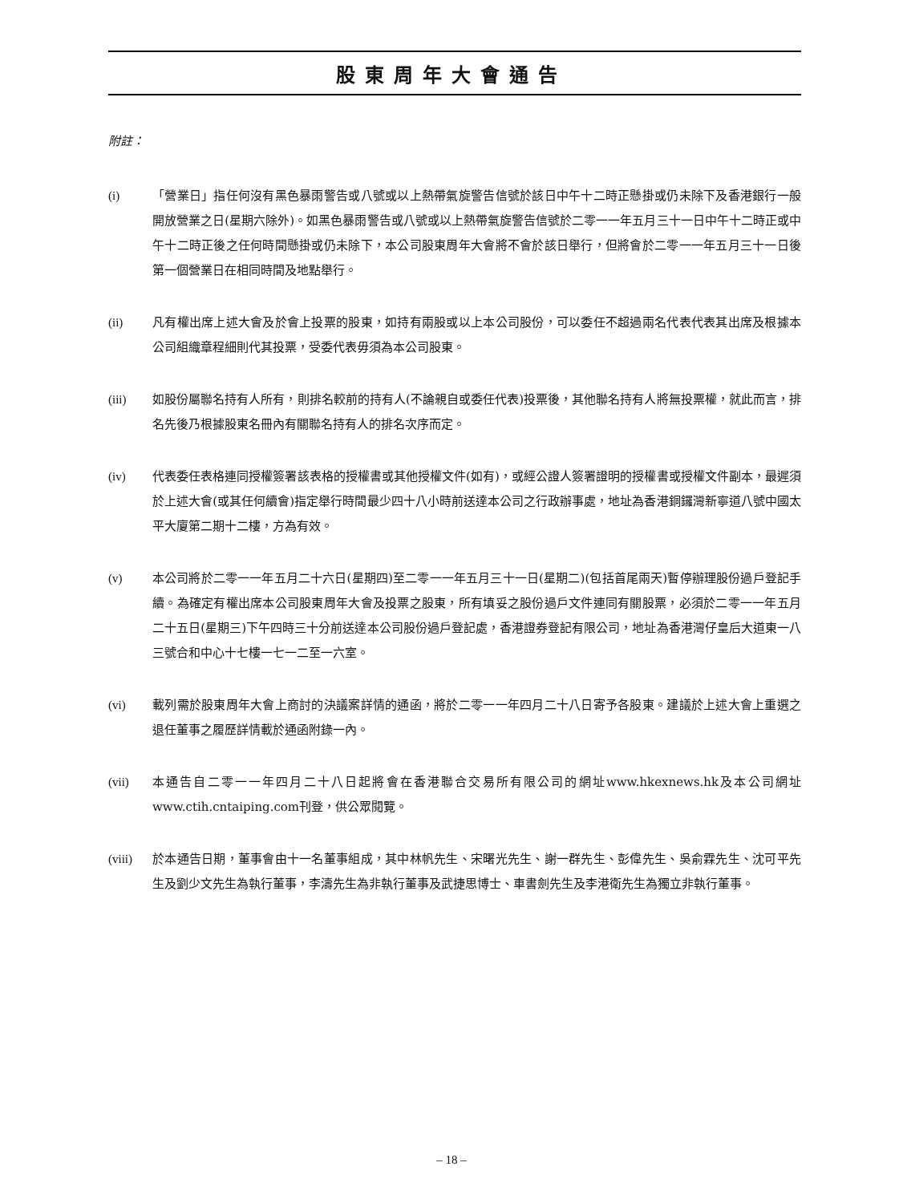股東周年大會通告
附註：
(i) 「營業日」指任何沒有黑色暴雨警告或八號或以上熱帶氣旋警告信號於該日中午十二時正懸掛或仍未除下及香港銀行一般開放營業之日(星期六除外)。如黑色暴雨警告或八號或以上熱帶氣旋警告信號於二零一一年五月三十一日中午十二時正或中午十二時正後之任何時間懸掛或仍未除下，本公司股東周年大會將不會於該日舉行，但將會於二零一一年五月三十一日後第一個營業日在相同時間及地點舉行。
(ii) 凡有權出席上述大會及於會上投票的股東，如持有兩股或以上本公司股份，可以委任不超過兩名代表代表其出席及根據本公司組織章程細則代其投票，受委代表毋須為本公司股東。
(iii) 如股份屬聯名持有人所有，則排名較前的持有人(不論親自或委任代表)投票後，其他聯名持有人將無投票權，就此而言，排名先後乃根據股東名冊內有關聯名持有人的排名次序而定。
(iv) 代表委任表格連同授權簽署該表格的授權書或其他授權文件(如有)，或經公證人簽署證明的授權書或授權文件副本，最遲須於上述大會(或其任何續會)指定舉行時間最少四十八小時前送達本公司之行政辦事處，地址為香港銅鑼灣新寧道八號中國太平大廈第二期十二樓，方為有效。
(v) 本公司將於二零一一年五月二十六日(星期四)至二零一一年五月三十一日(星期二)(包括首尾兩天)暫停辦理股份過戶登記手續。為確定有權出席本公司股東周年大會及投票之股東，所有填妥之股份過戶文件連同有關股票，必須於二零一一年五月二十五日(星期三)下午四時三十分前送達本公司股份過戶登記處，香港證券登記有限公司，地址為香港灣仔皇后大道東一八三號合和中心十七樓一七一二至一六室。
(vi) 載列需於股東周年大會上商討的決議案詳情的通函，將於二零一一年四月二十八日寄予各股東。建議於上述大會上重選之退任董事之履歷詳情載於通函附錄一內。
(vii) 本通告自二零一一年四月二十八日起將會在香港聯合交易所有限公司的網址www.hkexnews.hk及本公司網址www.ctih.cntaiping.com刊登，供公眾閱覽。
(viii) 於本通告日期，董事會由十一名董事組成，其中林帆先生、宋曙光先生、謝一群先生、彭偉先生、吳俞霖先生、沈可平先生及劉少文先生為執行董事，李濤先生為非執行董事及武捷思博士、車書劍先生及李港衛先生為獨立非執行董事。
– 18 –